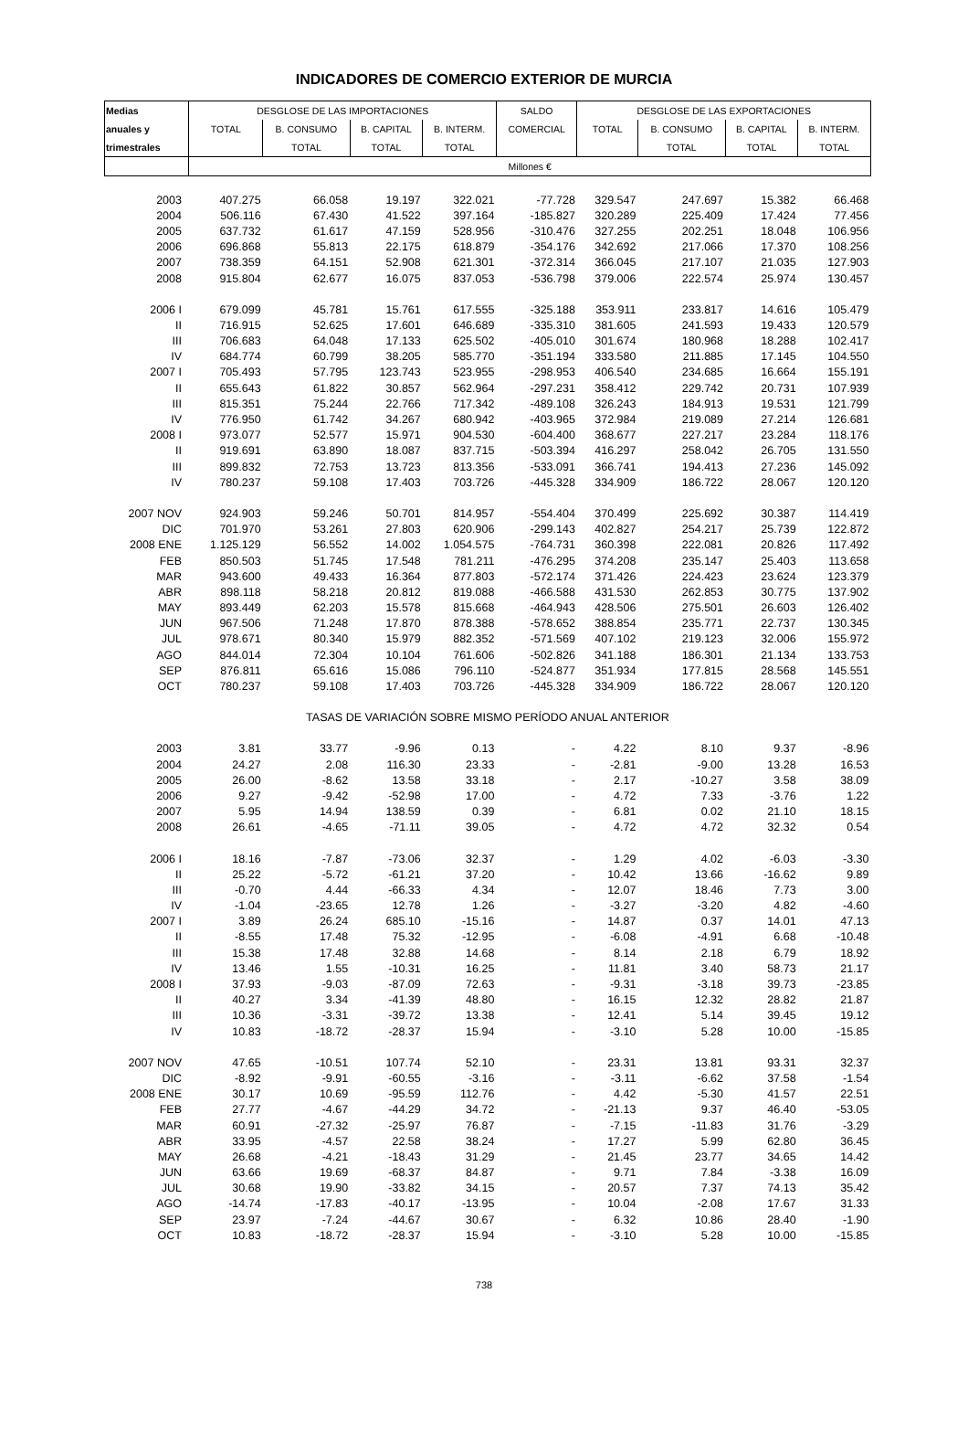INDICADORES DE COMERCIO EXTERIOR DE MURCIA
| Medias | DESGLOSE DE LAS IMPORTACIONES | | | | SALDO | DESGLOSE DE LAS EXPORTACIONES | | | |
| --- | --- | --- | --- | --- | --- | --- | --- | --- | --- |
| anuales y | TOTAL | B. CONSUMO | B. CAPITAL | B. INTERM. | COMERCIAL | TOTAL | B. CONSUMO | B. CAPITAL | B. INTERM. |
| trimestrales | | TOTAL | TOTAL | TOTAL | | | TOTAL | TOTAL | TOTAL |
| | Millones € | | | | | | | | |
| 2003 | 407.275 | 66.058 | 19.197 | 322.021 | -77.728 | 329.547 | 247.697 | 15.382 | 66.468 |
| 2004 | 506.116 | 67.430 | 41.522 | 397.164 | -185.827 | 320.289 | 225.409 | 17.424 | 77.456 |
| 2005 | 637.732 | 61.617 | 47.159 | 528.956 | -310.476 | 327.255 | 202.251 | 18.048 | 106.956 |
| 2006 | 696.868 | 55.813 | 22.175 | 618.879 | -354.176 | 342.692 | 217.066 | 17.370 | 108.256 |
| 2007 | 738.359 | 64.151 | 52.908 | 621.301 | -372.314 | 366.045 | 217.107 | 21.035 | 127.903 |
| 2008 | 915.804 | 62.677 | 16.075 | 837.053 | -536.798 | 379.006 | 222.574 | 25.974 | 130.457 |
| 2006 I | 679.099 | 45.781 | 15.761 | 617.555 | -325.188 | 353.911 | 233.817 | 14.616 | 105.479 |
| II | 716.915 | 52.625 | 17.601 | 646.689 | -335.310 | 381.605 | 241.593 | 19.433 | 120.579 |
| III | 706.683 | 64.048 | 17.133 | 625.502 | -405.010 | 301.674 | 180.968 | 18.288 | 102.417 |
| IV | 684.774 | 60.799 | 38.205 | 585.770 | -351.194 | 333.580 | 211.885 | 17.145 | 104.550 |
| 2007 I | 705.493 | 57.795 | 123.743 | 523.955 | -298.953 | 406.540 | 234.685 | 16.664 | 155.191 |
| II | 655.643 | 61.822 | 30.857 | 562.964 | -297.231 | 358.412 | 229.742 | 20.731 | 107.939 |
| III | 815.351 | 75.244 | 22.766 | 717.342 | -489.108 | 326.243 | 184.913 | 19.531 | 121.799 |
| IV | 776.950 | 61.742 | 34.267 | 680.942 | -403.965 | 372.984 | 219.089 | 27.214 | 126.681 |
| 2008 I | 973.077 | 52.577 | 15.971 | 904.530 | -604.400 | 368.677 | 227.217 | 23.284 | 118.176 |
| II | 919.691 | 63.890 | 18.087 | 837.715 | -503.394 | 416.297 | 258.042 | 26.705 | 131.550 |
| III | 899.832 | 72.753 | 13.723 | 813.356 | -533.091 | 366.741 | 194.413 | 27.236 | 145.092 |
| IV | 780.237 | 59.108 | 17.403 | 703.726 | -445.328 | 334.909 | 186.722 | 28.067 | 120.120 |
| 2007 NOV | 924.903 | 59.246 | 50.701 | 814.957 | -554.404 | 370.499 | 225.692 | 30.387 | 114.419 |
| DIC | 701.970 | 53.261 | 27.803 | 620.906 | -299.143 | 402.827 | 254.217 | 25.739 | 122.872 |
| 2008 ENE | 1.125.129 | 56.552 | 14.002 | 1.054.575 | -764.731 | 360.398 | 222.081 | 20.826 | 117.492 |
| FEB | 850.503 | 51.745 | 17.548 | 781.211 | -476.295 | 374.208 | 235.147 | 25.403 | 113.658 |
| MAR | 943.600 | 49.433 | 16.364 | 877.803 | -572.174 | 371.426 | 224.423 | 23.624 | 123.379 |
| ABR | 898.118 | 58.218 | 20.812 | 819.088 | -466.588 | 431.530 | 262.853 | 30.775 | 137.902 |
| MAY | 893.449 | 62.203 | 15.578 | 815.668 | -464.943 | 428.506 | 275.501 | 26.603 | 126.402 |
| JUN | 967.506 | 71.248 | 17.870 | 878.388 | -578.652 | 388.854 | 235.771 | 22.737 | 130.345 |
| JUL | 978.671 | 80.340 | 15.979 | 882.352 | -571.569 | 407.102 | 219.123 | 32.006 | 155.972 |
| AGO | 844.014 | 72.304 | 10.104 | 761.606 | -502.826 | 341.188 | 186.301 | 21.134 | 133.753 |
| SEP | 876.811 | 65.616 | 15.086 | 796.110 | -524.877 | 351.934 | 177.815 | 28.568 | 145.551 |
| OCT | 780.237 | 59.108 | 17.403 | 703.726 | -445.328 | 334.909 | 186.722 | 28.067 | 120.120 |
| TASAS DE VARIACIÓN SOBRE MISMO PERÍODO ANUAL ANTERIOR | | | | | | | | | |
| 2003 | 3.81 | 33.77 | -9.96 | 0.13 | - | 4.22 | 8.10 | 9.37 | -8.96 |
| 2004 | 24.27 | 2.08 | 116.30 | 23.33 | - | -2.81 | -9.00 | 13.28 | 16.53 |
| 2005 | 26.00 | -8.62 | 13.58 | 33.18 | - | 2.17 | -10.27 | 3.58 | 38.09 |
| 2006 | 9.27 | -9.42 | -52.98 | 17.00 | - | 4.72 | 7.33 | -3.76 | 1.22 |
| 2007 | 5.95 | 14.94 | 138.59 | 0.39 | - | 6.81 | 0.02 | 21.10 | 18.15 |
| 2008 | 26.61 | -4.65 | -71.11 | 39.05 | - | 4.72 | 4.72 | 32.32 | 0.54 |
| 2006 I | 18.16 | -7.87 | -73.06 | 32.37 | - | 1.29 | 4.02 | -6.03 | -3.30 |
| II | 25.22 | -5.72 | -61.21 | 37.20 | - | 10.42 | 13.66 | -16.62 | 9.89 |
| III | -0.70 | 4.44 | -66.33 | 4.34 | - | 12.07 | 18.46 | 7.73 | 3.00 |
| IV | -1.04 | -23.65 | 12.78 | 1.26 | - | -3.27 | -3.20 | 4.82 | -4.60 |
| 2007 I | 3.89 | 26.24 | 685.10 | -15.16 | - | 14.87 | 0.37 | 14.01 | 47.13 |
| II | -8.55 | 17.48 | 75.32 | -12.95 | - | -6.08 | -4.91 | 6.68 | -10.48 |
| III | 15.38 | 17.48 | 32.88 | 14.68 | - | 8.14 | 2.18 | 6.79 | 18.92 |
| IV | 13.46 | 1.55 | -10.31 | 16.25 | - | 11.81 | 3.40 | 58.73 | 21.17 |
| 2008 I | 37.93 | -9.03 | -87.09 | 72.63 | - | -9.31 | -3.18 | 39.73 | -23.85 |
| II | 40.27 | 3.34 | -41.39 | 48.80 | - | 16.15 | 12.32 | 28.82 | 21.87 |
| III | 10.36 | -3.31 | -39.72 | 13.38 | - | 12.41 | 5.14 | 39.45 | 19.12 |
| IV | 10.83 | -18.72 | -28.37 | 15.94 | - | -3.10 | 5.28 | 10.00 | -15.85 |
| 2007 NOV | 47.65 | -10.51 | 107.74 | 52.10 | - | 23.31 | 13.81 | 93.31 | 32.37 |
| DIC | -8.92 | -9.91 | -60.55 | -3.16 | - | -3.11 | -6.62 | 37.58 | -1.54 |
| 2008 ENE | 30.17 | 10.69 | -95.59 | 112.76 | - | 4.42 | -5.30 | 41.57 | 22.51 |
| FEB | 27.77 | -4.67 | -44.29 | 34.72 | - | -21.13 | 9.37 | 46.40 | -53.05 |
| MAR | 60.91 | -27.32 | -25.97 | 76.87 | - | -7.15 | -11.83 | 31.76 | -3.29 |
| ABR | 33.95 | -4.57 | 22.58 | 38.24 | - | 17.27 | 5.99 | 62.80 | 36.45 |
| MAY | 26.68 | -4.21 | -18.43 | 31.29 | - | 21.45 | 23.77 | 34.65 | 14.42 |
| JUN | 63.66 | 19.69 | -68.37 | 84.87 | - | 9.71 | 7.84 | -3.38 | 16.09 |
| JUL | 30.68 | 19.90 | -33.82 | 34.15 | - | 20.57 | 7.37 | 74.13 | 35.42 |
| AGO | -14.74 | -17.83 | -40.17 | -13.95 | - | 10.04 | -2.08 | 17.67 | 31.33 |
| SEP | 23.97 | -7.24 | -44.67 | 30.67 | - | 6.32 | 10.86 | 28.40 | -1.90 |
| OCT | 10.83 | -18.72 | -28.37 | 15.94 | - | -3.10 | 5.28 | 10.00 | -15.85 |
738